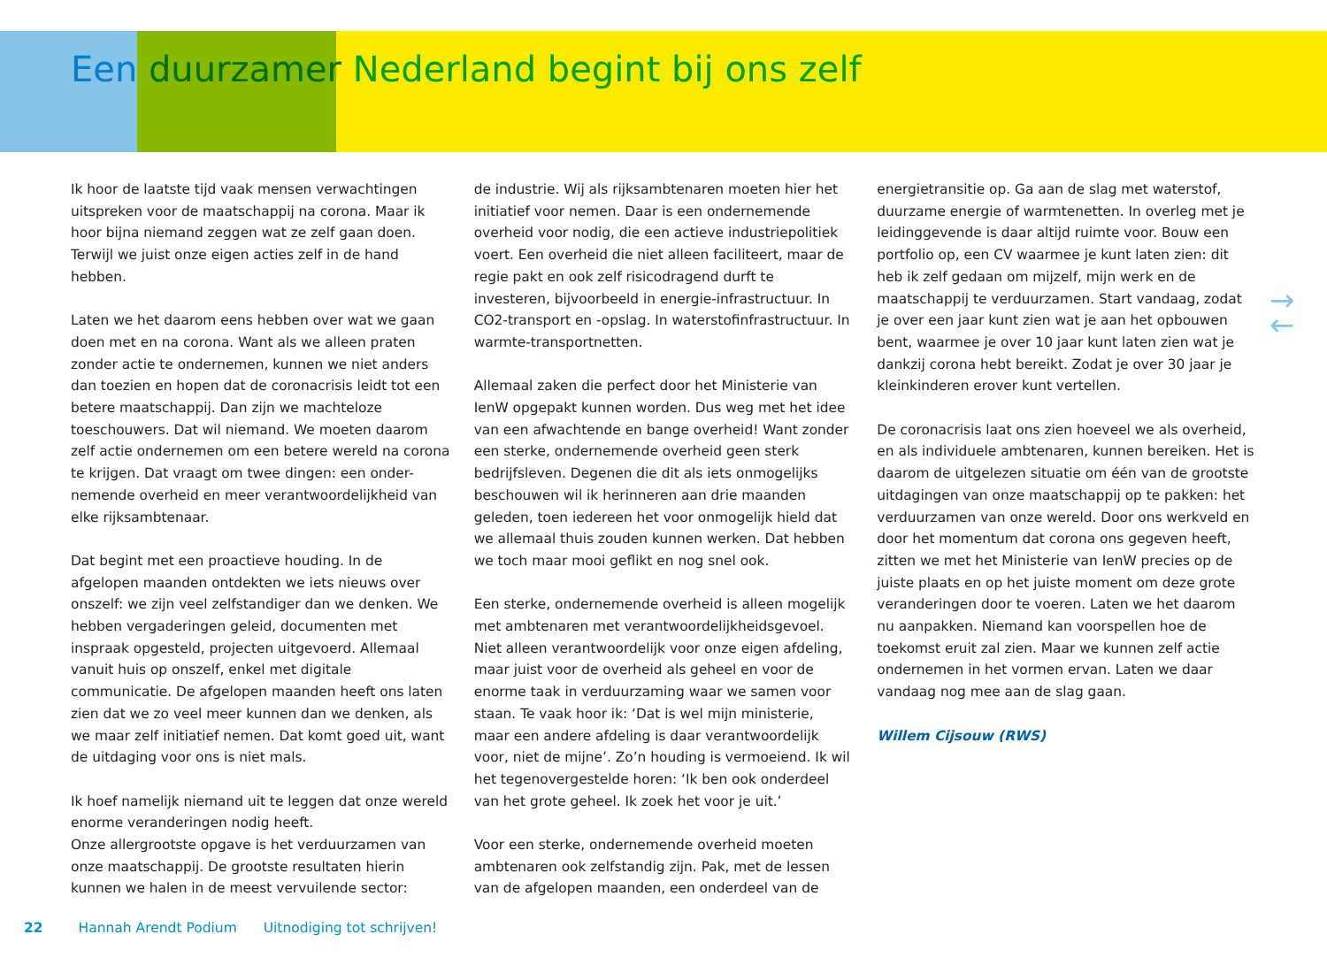Een duurzamer Nederland begint bij ons zelf
Ik hoor de laatste tijd vaak mensen verwachtingen uitspreken voor de maatschappij na corona. Maar ik hoor bijna niemand zeggen wat ze zelf gaan doen. Terwijl we juist onze eigen acties zelf in de hand hebben.
Laten we het daarom eens hebben over wat we gaan doen met en na corona. Want als we alleen praten zonder actie te ondernemen, kunnen we niet anders dan toezien en hopen dat de coronacrisis leidt tot een betere maatschappij. Dan zijn we machteloze toeschouwers. Dat wil niemand. We moeten daarom zelf actie ondernemen om een betere wereld na corona te krijgen. Dat vraagt om twee dingen: een onder-nemende overheid en meer verantwoordelijkheid van elke rijksambtenaar.
Dat begint met een proactieve houding. In de afgelopen maanden ontdekten we iets nieuws over onszelf: we zijn veel zelfstandiger dan we denken. We hebben vergaderingen geleid, documenten met inspraak opgesteld, projecten uitgevoerd. Allemaal vanuit huis op onszelf, enkel met digitale communicatie. De afgelopen maanden heeft ons laten zien dat we zo veel meer kunnen dan we denken, als we maar zelf initiatief nemen. Dat komt goed uit, want de uitdaging voor ons is niet mals.
Ik hoef namelijk niemand uit te leggen dat onze wereld enorme veranderingen nodig heeft.
Onze allergrootste opgave is het verduurzamen van onze maatschappij. De grootste resultaten hierin kunnen we halen in de meest vervuilende sector:
de industrie. Wij als rijksambtenaren moeten hier het initiatief voor nemen. Daar is een ondernemende overheid voor nodig, die een actieve industriepolitiek voert. Een overheid die niet alleen faciliteert, maar de regie pakt en ook zelf risicodragend durft te investeren, bijvoorbeeld in energie-infrastructuur. In CO2-transport en -opslag. In waterstofinfrastructuur. In warmte-transportnetten.
Allemaal zaken die perfect door het Ministerie van IenW opgepakt kunnen worden. Dus weg met het idee van een afwachtende en bange overheid! Want zonder een sterke, ondernemende overheid geen sterk bedrijfsleven. Degenen die dit als iets onmogelijks beschouwen wil ik herinneren aan drie maanden geleden, toen iedereen het voor onmogelijk hield dat we allemaal thuis zouden kunnen werken. Dat hebben we toch maar mooi geflikt en nog snel ook.
Een sterke, ondernemende overheid is alleen mogelijk met ambtenaren met verantwoordelijkheidsgevoel. Niet alleen verantwoordelijk voor onze eigen afdeling, maar juist voor de overheid als geheel en voor de enorme taak in verduurzaming waar we samen voor staan. Te vaak hoor ik: ‘Dat is wel mijn ministerie, maar een andere afdeling is daar verantwoordelijk voor, niet de mijne’. Zo’n houding is vermoeiend. Ik wil het tegenovergestelde horen: ‘Ik ben ook onderdeel van het grote geheel. Ik zoek het voor je uit.’
Voor een sterke, ondernemende overheid moeten ambtenaren ook zelfstandig zijn. Pak, met de lessen van de afgelopen maanden, een onderdeel van de
energietransitie op. Ga aan de slag met waterstof, duurzame energie of warmtenetten. In overleg met je leidinggevende is daar altijd ruimte voor. Bouw een portfolio op, een CV waarmee je kunt laten zien: dit heb ik zelf gedaan om mijzelf, mijn werk en de maatschappij te verduurzamen. Start vandaag, zodat je over een jaar kunt zien wat je aan het opbouwen bent, waarmee je over 10 jaar kunt laten zien wat je dankzij corona hebt bereikt. Zodat je over 30 jaar je kleinkinderen erover kunt vertellen.
De coronacrisis laat ons zien hoeveel we als overheid, en als individuele ambtenaren, kunnen bereiken. Het is daarom de uitgelezen situatie om één van de grootste uitdagingen van onze maatschappij op te pakken: het verduurzamen van onze wereld. Door ons werkveld en door het momentum dat corona ons gegeven heeft, zitten we met het Ministerie van IenW precies op de juiste plaats en op het juiste moment om deze grote veranderingen door te voeren. Laten we het daarom nu aanpakken. Niemand kan voorspellen hoe de toekomst eruit zal zien. Maar we kunnen zelf actie ondernemen in het vormen ervan. Laten we daar vandaag nog mee aan de slag gaan.
Willem Cijsouw (RWS)
→
←
22 Hannah Arendt Podium Uitnodiging tot schrijven!